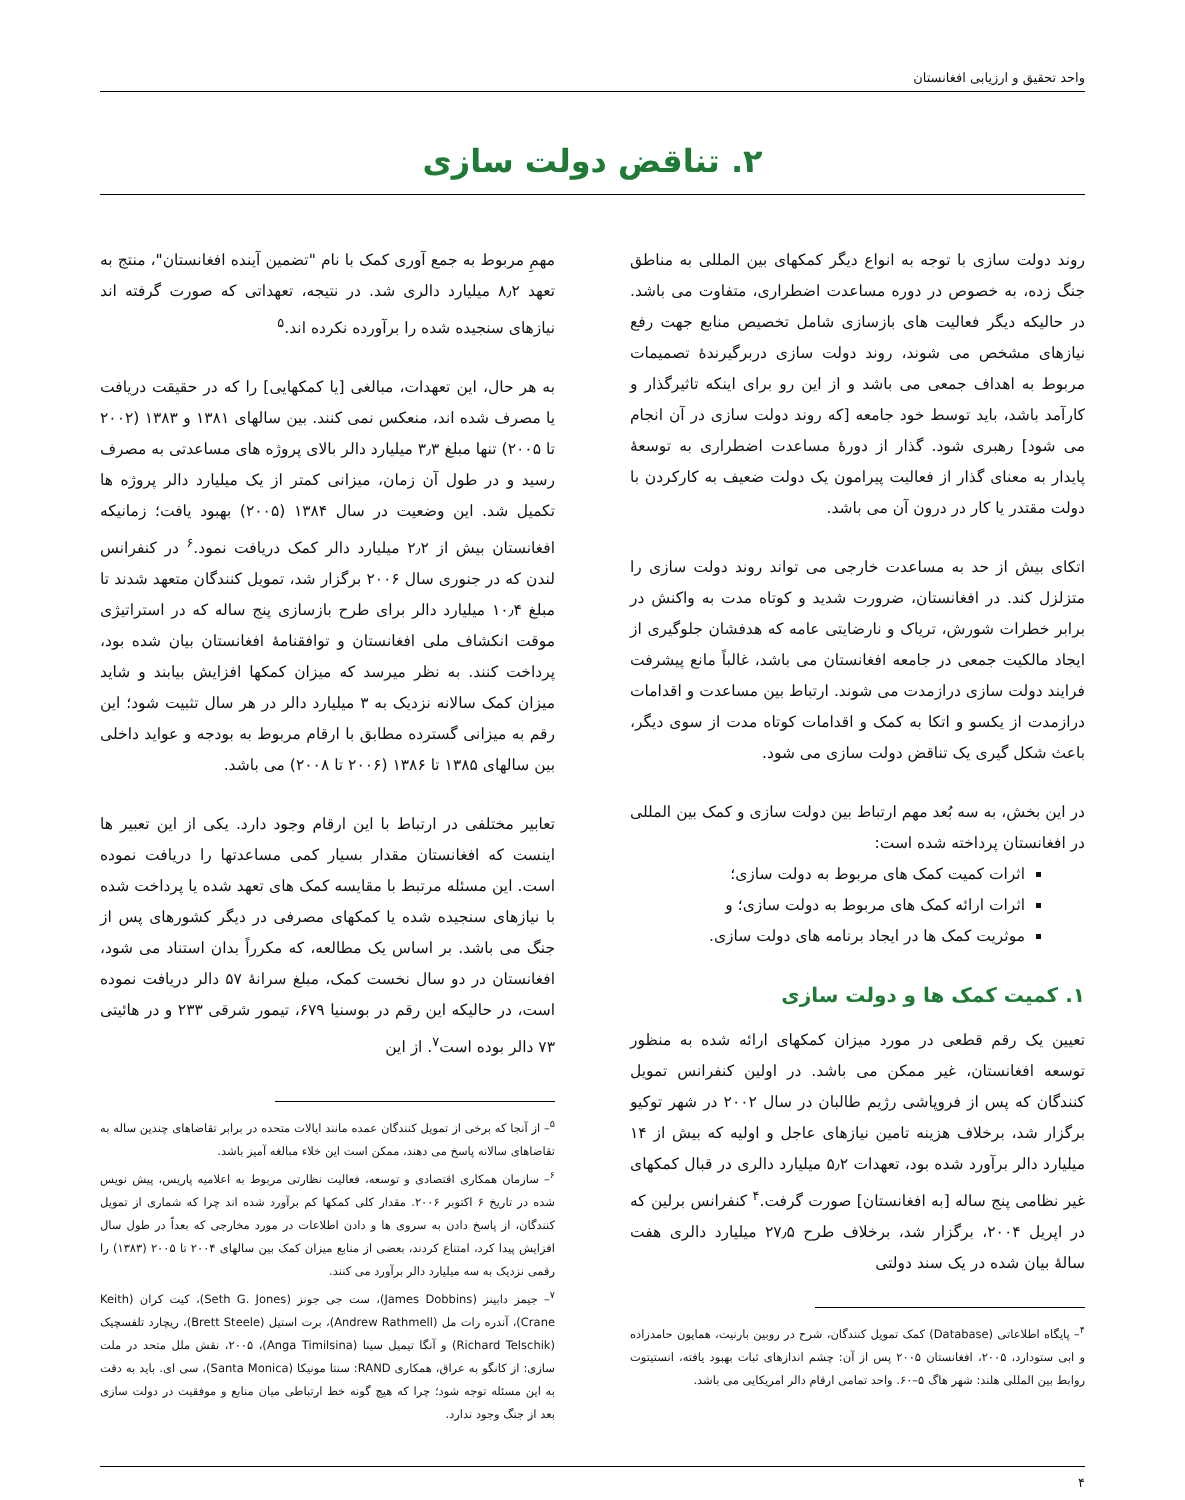واحد تحقیق و ارزیابی افغانستان
۲. تناقض دولت سازی
روند دولت سازی با توجه به انواع دیگر کمکهای بین المللی به مناطق جنگ زده، به خصوص در دوره مساعدت اضطراری، متفاوت می باشد. در حالیکه دیگر فعالیت های بازسازی شامل تخصیص منابع جهت رفع نیازهای مشخص می شوند، روند دولت سازی دربرگیرندۀ تصمیمات مربوط به اهداف جمعی می باشد و از این رو برای اینکه تاثیرگذار و کارآمد باشد، باید توسط خود جامعه [که روند دولت سازی در آن انجام می شود] رهبری شود. گذار از دورۀ مساعدت اضطراری به توسعۀ پایدار به معنای گذار از فعالیت پیرامون یک دولت ضعیف به کارکردن با دولت مقتدر یا کار در درون آن می باشد.
اتکای بیش از حد به مساعدت خارجی می تواند روند دولت سازی را متزلزل کند. در افغانستان، ضرورت شدید و کوتاه مدت به واکنش در برابر خطرات شورش، تریاک و نارضایتی عامه که هدفشان جلوگیری از ایجاد مالکیت جمعی در جامعه افغانستان می باشد، غالباً مانع پیشرفت فرایند دولت سازی درازمدت می شوند. ارتباط بین مساعدت و اقدامات درازمدت از یکسو و اتکا به کمک و اقدامات کوتاه مدت از سوی دیگر، باعث شکل گیری یک تناقض دولت سازی می شود.
در این بخش، به سه بُعد مهم ارتباط بین دولت سازی و کمک بین المللی در افغانستان پرداخته شده است:
اثرات کمیت کمک های مربوط به دولت سازی؛
اثرات ارائه کمک های مربوط به دولت سازی؛ و
موثریت کمک ها در ایجاد برنامه های دولت سازی.
۱. کمیت کمک ها و دولت سازی
تعیین یک رقم قطعی در مورد میزان کمکهای ارائه شده به منظور توسعه افغانستان، غیر ممکن می باشد. در اولین کنفرانس تمویل کنندگان که پس از فروپاشی رژیم طالبان در سال ۲۰۰۲ در شهر توکیو برگزار شد، برخلاف هزینه تامین نیازهای عاجل و اولیه که بیش از ۱۴ میلیارد دالر برآورد شده بود، تعهدات ۵٫۲ میلیارد دالری در قبال کمکهای غیر نظامی پنج ساله [به افغانستان] صورت گرفت.<sup>۴</sup> کنفرانس برلین که در اپریل ۲۰۰۴، برگزار شد، برخلاف طرح ۲۷٫۵ میلیارد دالری هفت سالۀ بیان شده در یک سند دولتی
<sup>۴</sup>– پایگاه اطلاعاتی (Database) کمک تمویل کنندگان، شرح در روبین بارنیت، همایون حامدزاده و ابی ستودارد، ۲۰۰۵، افغانستان ۲۰۰۵ پس از آن: چشم اندازهای ثبات بهبود یافته، انستیتوت روابط بین المللی هلند: شهر هاگ ۵–۶۰. واحد تمامی ارقام دالر امریکایی می باشد.
مهمِ مربوط به جمع آوری کمک با نام "تضمین آینده افغانستان"، منتج به تعهد ۸٫۲ میلیارد دالری شد. در نتیجه، تعهداتی که صورت گرفته اند نیازهای سنجیده شده را برآورده نکرده اند.<sup>۵</sup>
به هر حال، این تعهدات، مبالغی [یا کمکهایی] را که در حقیقت دریافت یا مصرف شده اند، منعکس نمی کنند. بین سالهای ۱۳۸۱ و ۱۳۸۳ (۲۰۰۲ تا ۲۰۰۵) تنها مبلغ ۳٫۳ میلیارد دالر بالای پروژه های مساعدتی به مصرف رسید و در طول آن زمان، میزانی کمتر از یک میلیارد دالر پروژه ها تکمیل شد. این وضعیت در سال ۱۳۸۴ (۲۰۰۵) بهبود یافت؛ زمانیکه افغانستان بیش از ۲٫۲ میلیارد دالر کمک دریافت نمود.<sup>۶</sup> در کنفرانس لندن که در جنوری سال ۲۰۰۶ برگزار شد، تمویل کنندگان متعهد شدند تا مبلغ ۱۰٫۴ میلیارد دالر برای طرح بازسازی پنج ساله که در استراتیژی موقت انکشاف ملی افغانستان و توافقنامۀ افغانستان بیان شده بود، پرداخت کنند. به نظر میرسد که میزان کمکها افزایش بیابند و شاید میزان کمک سالانه نزدیک به ۳ میلیارد دالر در هر سال تثبیت شود؛ این رقم به میزانی گسترده مطابق با ارقام مربوط به بودجه و عواید داخلی بین سالهای ۱۳۸۵ تا ۱۳۸۶ (۲۰۰۶ تا ۲۰۰۸) می باشد.
تعابیر مختلفی در ارتباط با این ارقام وجود دارد. یکی از این تعبیر ها اینست که افغانستان مقدار بسیار کمی مساعدتها را دریافت نموده است. این مسئله مرتبط با مقایسه کمک های تعهد شده یا پرداخت شده با نیازهای سنجیده شده یا کمکهای مصرفی در دیگر کشورهای پس از جنگ می باشد. بر اساس یک مطالعه، که مکرراً بدان استناد می شود، افغانستان در دو سال نخست کمک، مبلغ سرانۀ ۵۷ دالر دریافت نموده است، در حالیکه این رقم در بوسنیا ۶۷۹، تیمور شرقی ۲۳۳ و در هائیتی ۷۳ دالر بوده است<sup>۷</sup>. از این
<sup>۵</sup>– از آنجا که برخی از تمویل کنندگان عمده مانند ایالات متحده در برابر تقاضاهای چندین ساله به تقاضاهای سالانه پاسخ می دهند، ممکن است این خلاء مبالغه آمیز باشد.
<sup>۶</sup>– سازمان همکاری اقتصادی و توسعه، فعالیت نظارتی مربوط به اعلامیه پاریس، پیش نویس شده در تاریخ ۶ اکتوبر ۲۰۰۶. مقدار کلی کمکها کم برآورد شده اند چرا که شماری از تمویل کنندگان، از پاسخ دادن به سروی ها و دادن اطلاعات در مورد مخارجی که بعداً در طول سال افزایش پیدا کرد، امتناع کردند، بعضی از منابع میزان کمک بین سالهای ۲۰۰۴ تا ۲۰۰۵ (۱۳۸۳) را رقمی نزدیک به سه میلیارد دالر برآورد می کنند.
<sup>۷</sup>– جیمز دابینز (James Dobbins)، ست جی جونز (Seth G. Jones)، کیت کران (Keith Crane)، آندره رات مل (Andrew Rathmell)، برت استیل (Brett Steele)، ریچارد تلفسچیک (Richard Telschik) و آنگا تیمیل سینا (Anga Timilsina)، ۲۰۰۵، نقش ملل متحد در ملت سازی: از کانگو به عراق، همکاری RAND: سنتا مونیکا (Santa Monica)، سی ای. باید به دقت به این مسئله توجه شود؛ چرا که هیچ گونه خط ارتباطی میان منابع و موفقیت در دولت سازی بعد از جنگ وجود ندارد.
۴